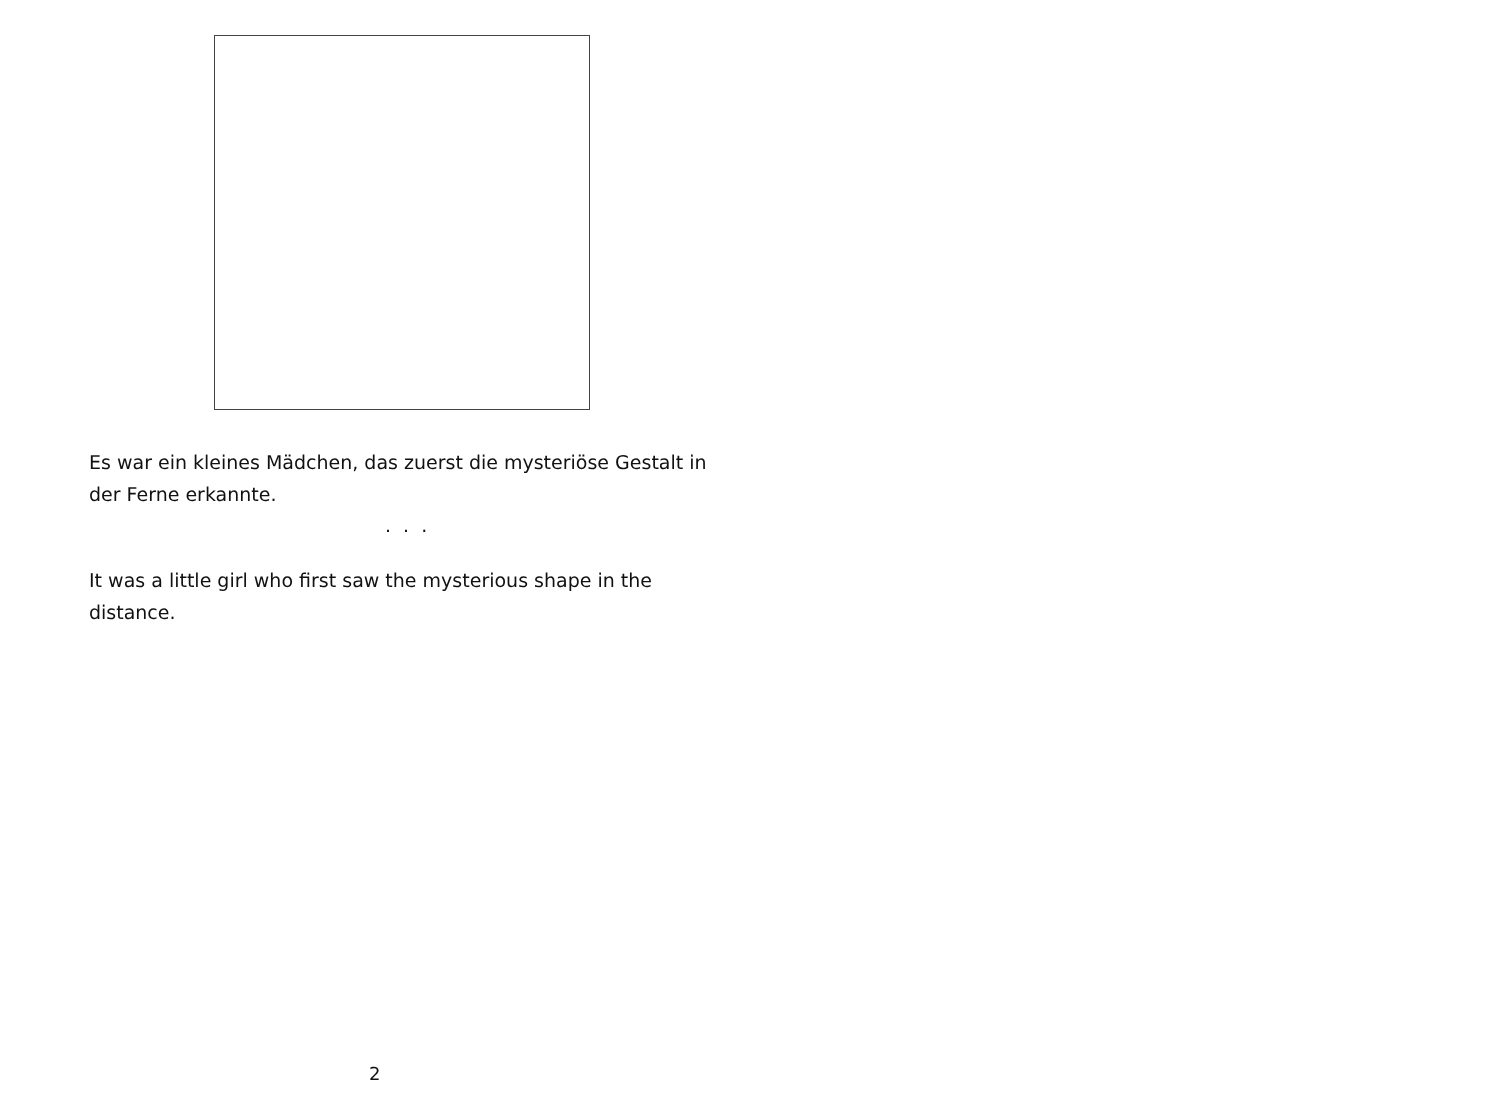Es war ein kleines Mädchen, das zuerst die mysteriöse Gestalt in der Ferne erkannte.
. . .
It was a little girl who first saw the mysterious shape in the distance.
2